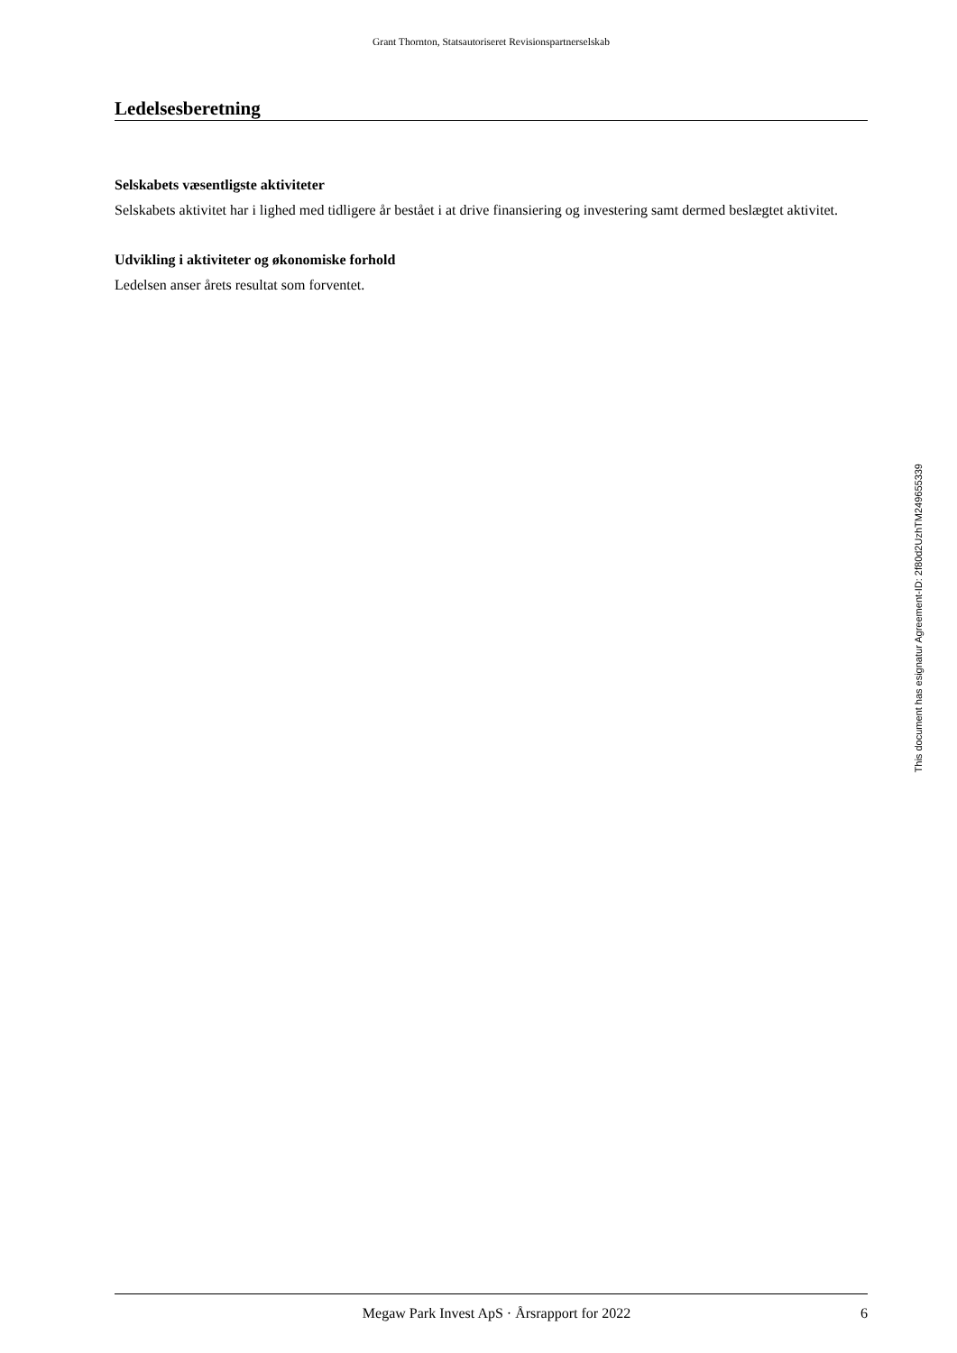Grant Thornton, Statsautoriseret Revisionspartnerselskab
Ledelsesberetning
Selskabets væsentligste aktiviteter
Selskabets aktivitet har i lighed med tidligere år bestået i at drive finansiering og investering samt dermed beslægtet aktivitet.
Udvikling i aktiviteter og økonomiske forhold
Ledelsen anser årets resultat som forventet.
Megaw Park Invest ApS · Årsrapport for 2022 6
This document has esignatur Agreement-ID: 2f80d2UzhTM249655339